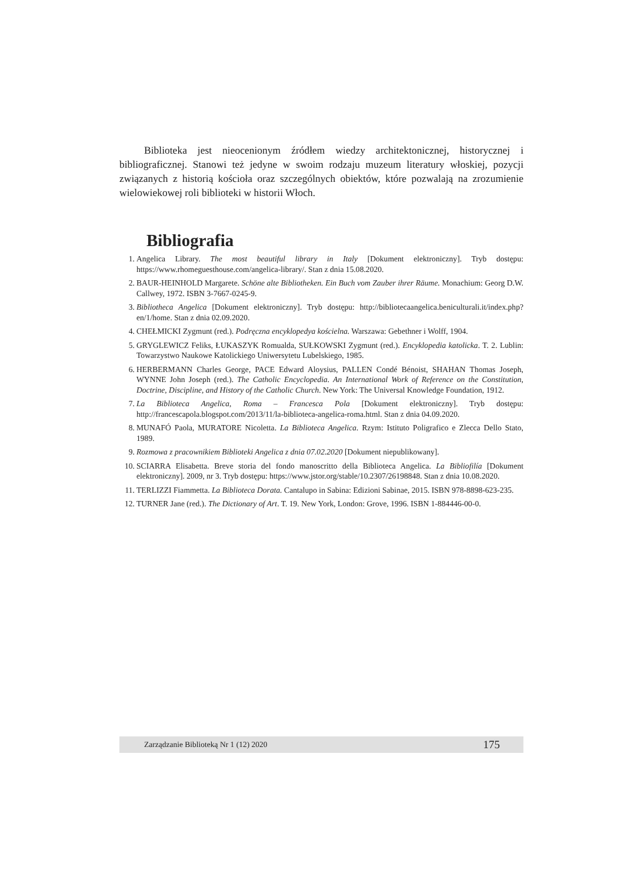Biblioteka jest nieocenionym źródłem wiedzy architektonicznej, historycznej i bibliograficznej. Stanowi też jedyne w swoim rodzaju muzeum literatury włoskiej, pozycji związanych z historią kościoła oraz szczególnych obiektów, które pozwalają na zrozumienie wielowiekowej roli biblioteki w historii Włoch.
Bibliografia
1. Angelica Library. The most beautiful library in Italy [Dokument elektroniczny]. Tryb dostępu: https://www.rhomeguesthouse.com/angelica-library/. Stan z dnia 15.08.2020.
2. BAUR-HEINHOLD Margarete. Schöne alte Bibliotheken. Ein Buch vom Zauber ihrer Räume. Monachium: Georg D.W. Callwey, 1972. ISBN 3-7667-0245-9.
3. Bibliotheca Angelica [Dokument elektroniczny]. Tryb dostępu: http://bibliotecaangelica.beniculturali.it/index.php?en/1/home. Stan z dnia 02.09.2020.
4. CHEŁMICKI Zygmunt (red.). Podręczna encyklopedya kościelna. Warszawa: Gebethner i Wolff, 1904.
5. GRYGLEWICZ Feliks, ŁUKASZYK Romualda, SUŁKOWSKI Zygmunt (red.). Encyklopedia katolicka. T. 2. Lublin: Towarzystwo Naukowe Katolickiego Uniwersytetu Lubelskiego, 1985.
6. HERBERMANN Charles George, PACE Edward Aloysius, PALLEN Condé Bénoist, SHAHAN Thomas Joseph, WYNNE John Joseph (red.). The Catholic Encyclopedia. An International Work of Reference on the Constitution, Doctrine, Discipline, and History of the Catholic Church. New York: The Universal Knowledge Foundation, 1912.
7. La Biblioteca Angelica, Roma – Francesca Pola [Dokument elektroniczny]. Tryb dostępu: http://francescapola.blogspot.com/2013/11/la-biblioteca-angelica-roma.html. Stan z dnia 04.09.2020.
8. MUNAFÓ Paola, MURATORE Nicoletta. La Biblioteca Angelica. Rzym: Istituto Poligrafico e Zlecca Dello Stato, 1989.
9. Rozmowa z pracownikiem Biblioteki Angelica z dnia 07.02.2020 [Dokument niepublikowany].
10. SCIARRA Elisabetta. Breve storia del fondo manoscritto della Biblioteca Angelica. La Bibliofilía [Dokument elektroniczny]. 2009, nr 3. Tryb dostępu: https://www.jstor.org/stable/10.2307/26198848. Stan z dnia 10.08.2020.
11. TERLIZZI Fiammetta. La Biblioteca Dorata. Cantalupo in Sabina: Edizioni Sabinae, 2015. ISBN 978-8898-623-235.
12. TURNER Jane (red.). The Dictionary of Art. T. 19. New York, London: Grove, 1996. ISBN 1-884446-00-0.
Zarządzanie Biblioteką Nr 1 (12) 2020 175